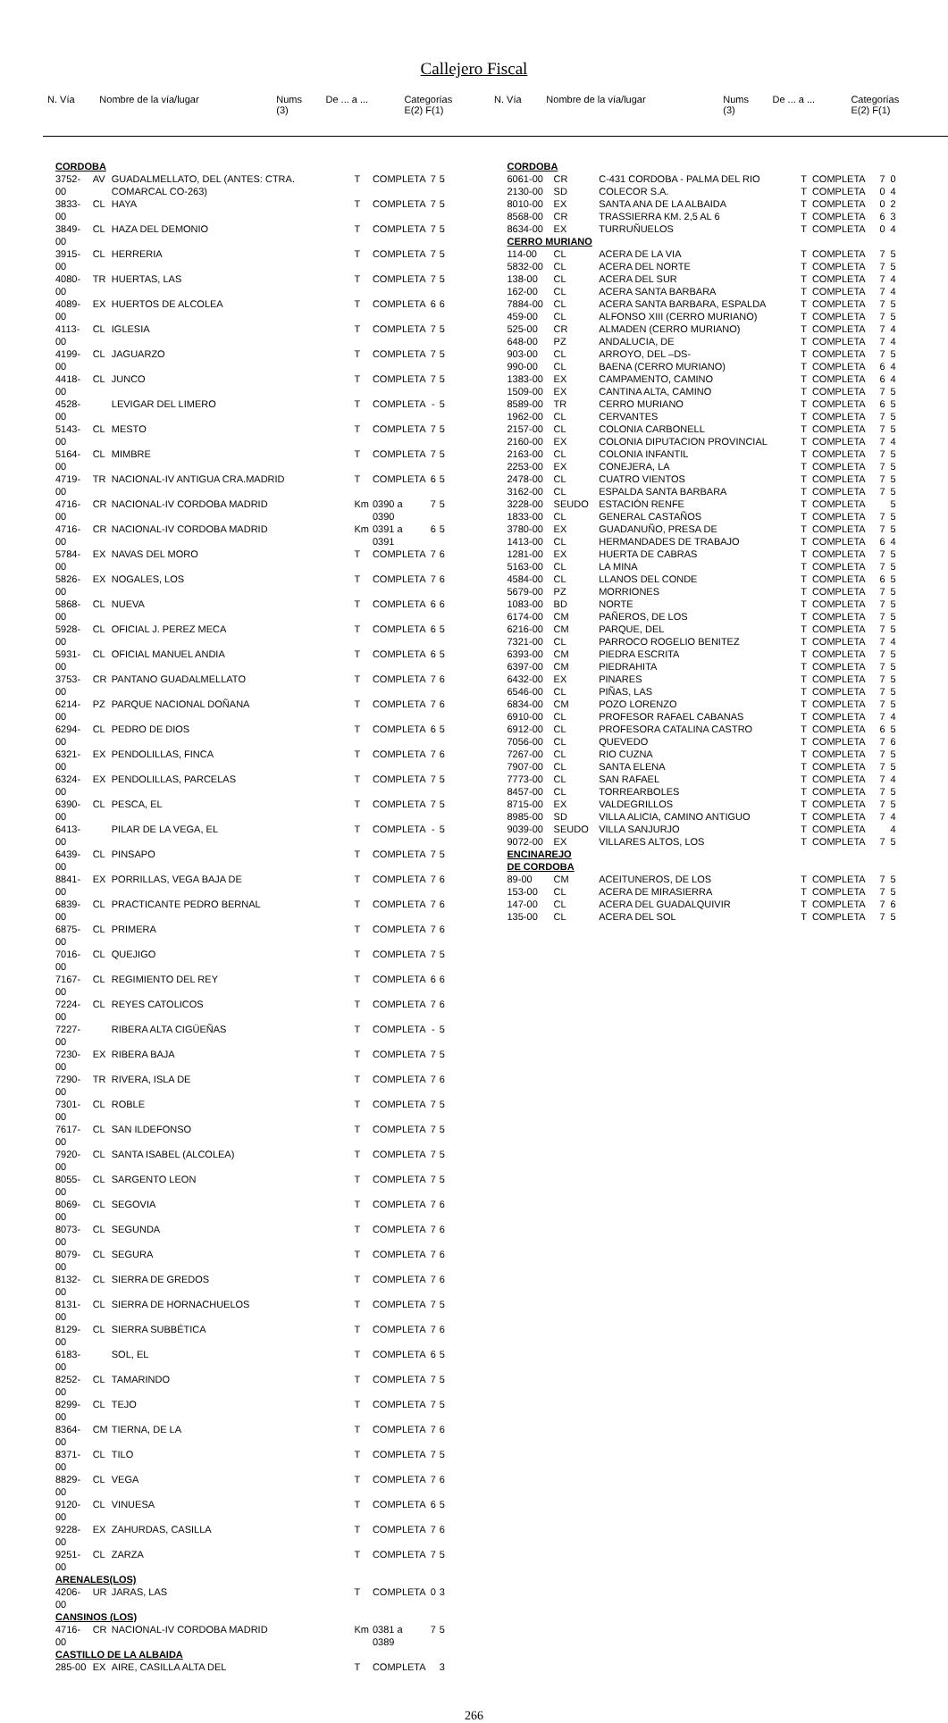Callejero Fiscal
| N. Vía | Nombre de la vía/lugar | Nums (3) | De ... a ... | Categorías E(2) F(1) |
| N. Vía | Nombre de la vía/lugar | Nums (3) | De ... a ... | Categorías E(2) F(1) |
| CORDOBA | | | | | | |
| 3752-00 | AV | GUADALMELLATO, DEL (ANTES: CTRA. COMARCAL CO-263) | T | COMPLETA | 7 | 5 |
| 3833-00 | CL | HAYA | T | COMPLETA | 7 | 5 |
| 3849-00 | CL | HAZA DEL DEMONIO | T | COMPLETA | 7 | 5 |
| 3915-00 | CL | HERRERIA | T | COMPLETA | 7 | 5 |
| 4080-00 | TR | HUERTAS, LAS | T | COMPLETA | 7 | 5 |
| 4089-00 | EX | HUERTOS DE ALCOLEA | T | COMPLETA | 6 | 6 |
| 4113-00 | CL | IGLESIA | T | COMPLETA | 7 | 5 |
| 4199-00 | CL | JAGUARZO | T | COMPLETA | 7 | 5 |
| 4418-00 | CL | JUNCO | T | COMPLETA | 7 | 5 |
| 4528-00 | | LEVIGAR DEL LIMERO | T | COMPLETA | - | 5 |
| 5143-00 | CL | MESTO | T | COMPLETA | 7 | 5 |
| 5164-00 | CL | MIMBRE | T | COMPLETA | 7 | 5 |
| 4719-00 | TR | NACIONAL-IV ANTIGUA CRA.MADRID | T | COMPLETA | 6 | 5 |
| 4716-00 | CR | NACIONAL-IV CORDOBA MADRID | Km | 0390 a 0390 | 7 | 5 |
| 4716-00 | CR | NACIONAL-IV CORDOBA MADRID | Km | 0391 a 0391 | 6 | 5 |
| 5784-00 | EX | NAVAS DEL MORO | T | COMPLETA | 7 | 6 |
| 5826-00 | EX | NOGALES, LOS | T | COMPLETA | 7 | 6 |
| 5868-00 | CL | NUEVA | T | COMPLETA | 6 | 6 |
| 5928-00 | CL | OFICIAL J. PEREZ MECA | T | COMPLETA | 6 | 5 |
| 5931-00 | CL | OFICIAL MANUEL ANDIA | T | COMPLETA | 6 | 5 |
| 3753-00 | CR | PANTANO GUADALMELLATO | T | COMPLETA | 7 | 6 |
| 6214-00 | PZ | PARQUE NACIONAL DOÑANA | T | COMPLETA | 7 | 6 |
| 6294-00 | CL | PEDRO DE DIOS | T | COMPLETA | 6 | 5 |
| 6321-00 | EX | PENDOLILLAS, FINCA | T | COMPLETA | 7 | 6 |
| 6324-00 | EX | PENDOLILLAS, PARCELAS | T | COMPLETA | 7 | 5 |
| 6390-00 | CL | PESCA, EL | T | COMPLETA | 7 | 5 |
| 6413-00 | | PILAR DE LA VEGA, EL | T | COMPLETA | - | 5 |
| 6439-00 | CL | PINSAPO | T | COMPLETA | 7 | 5 |
| 8841-00 | EX | PORRILLAS, VEGA BAJA DE | T | COMPLETA | 7 | 6 |
| 6839-00 | CL | PRACTICANTE PEDRO BERNAL | T | COMPLETA | 7 | 6 |
| 6875-00 | CL | PRIMERA | T | COMPLETA | 7 | 6 |
| 7016-00 | CL | QUEJIGO | T | COMPLETA | 7 | 5 |
| 7167-00 | CL | REGIMIENTO DEL REY | T | COMPLETA | 6 | 6 |
| 7224-00 | CL | REYES CATOLICOS | T | COMPLETA | 7 | 6 |
| 7227-00 | | RIBERA ALTA CIGÜEÑAS | T | COMPLETA | - | 5 |
| 7230-00 | EX | RIBERA BAJA | T | COMPLETA | 7 | 5 |
| 7290-00 | TR | RIVERA, ISLA DE | T | COMPLETA | 7 | 6 |
| 7301-00 | CL | ROBLE | T | COMPLETA | 7 | 5 |
| 7617-00 | CL | SAN ILDEFONSO | T | COMPLETA | 7 | 5 |
| 7920-00 | CL | SANTA ISABEL (ALCOLEA) | T | COMPLETA | 7 | 5 |
| 8055-00 | CL | SARGENTO LEON | T | COMPLETA | 7 | 5 |
| 8069-00 | CL | SEGOVIA | T | COMPLETA | 7 | 6 |
| 8073-00 | CL | SEGUNDA | T | COMPLETA | 7 | 6 |
| 8079-00 | CL | SEGURA | T | COMPLETA | 7 | 6 |
| 8132-00 | CL | SIERRA DE GREDOS | T | COMPLETA | 7 | 6 |
| 8131-00 | CL | SIERRA DE HORNACHUELOS | T | COMPLETA | 7 | 5 |
| 8129-00 | CL | SIERRA SUBBÉTICA | T | COMPLETA | 7 | 6 |
| 6183-00 | | SOL, EL | T | COMPLETA | 6 | 5 |
| 8252-00 | CL | TAMARINDO | T | COMPLETA | 7 | 5 |
| 8299-00 | CL | TEJO | T | COMPLETA | 7 | 5 |
| 8364-00 | CM | TIERNA, DE LA | T | COMPLETA | 7 | 6 |
| 8371-00 | CL | TILO | T | COMPLETA | 7 | 5 |
| 8829-00 | CL | VEGA | T | COMPLETA | 7 | 6 |
| 9120-00 | CL | VINUESA | T | COMPLETA | 6 | 5 |
| 9228-00 | EX | ZAHURDAS, CASILLA | T | COMPLETA | 7 | 6 |
| 9251-00 | CL | ZARZA | T | COMPLETA | 7 | 5 |
| ARENALES(LOS) | | | | | | |
| 4206-00 | UR | JARAS, LAS | T | COMPLETA | 0 | 3 |
| CANSINOS (LOS) | | | | | | |
| 4716-00 | CR | NACIONAL-IV CORDOBA MADRID | Km | 0381 a 0389 | 7 | 5 |
| CASTILLO DE LA ALBAIDA | | | | | | |
| 285-00 | EX | AIRE, CASILLA ALTA DEL | T | COMPLETA | | 3 |
| CORDOBA | | | | | | |
| 6061-00 | CR | C-431 CORDOBA - PALMA DEL RIO | T | COMPLETA | 7 | 0 |
| 2130-00 | SD | COLECOR S.A. | T | COMPLETA | 0 | 4 |
| 8010-00 | EX | SANTA ANA DE LA ALBAIDA | T | COMPLETA | 0 | 2 |
| 8568-00 | CR | TRASSIERRA KM. 2,5 AL 6 | T | COMPLETA | 6 | 3 |
| 8634-00 | EX | TURRUÑUELOS | T | COMPLETA | 0 | 4 |
| CERRO MURIANO | | | | | | |
| 114-00 | CL | ACERA DE LA VIA | T | COMPLETA | 7 | 5 |
| 5832-00 | CL | ACERA DEL NORTE | T | COMPLETA | 7 | 5 |
| 138-00 | CL | ACERA DEL SUR | T | COMPLETA | 7 | 4 |
| 162-00 | CL | ACERA SANTA BARBARA | T | COMPLETA | 7 | 4 |
| 7884-00 | CL | ACERA SANTA BARBARA, ESPALDA | T | COMPLETA | 7 | 5 |
| 459-00 | CL | ALFONSO XIII (CERRO MURIANO) | T | COMPLETA | 7 | 5 |
| 525-00 | CR | ALMADEN (CERRO MURIANO) | T | COMPLETA | 7 | 4 |
| 648-00 | PZ | ANDALUCIA, DE | T | COMPLETA | 7 | 4 |
| 903-00 | CL | ARROYO, DEL –DS- | T | COMPLETA | 7 | 5 |
| 990-00 | CL | BAENA (CERRO MURIANO) | T | COMPLETA | 6 | 4 |
| 1383-00 | EX | CAMPAMENTO, CAMINO | T | COMPLETA | 6 | 4 |
| 1509-00 | EX | CANTINA ALTA, CAMINO | T | COMPLETA | 7 | 5 |
| 8589-00 | TR | CERRO MURIANO | T | COMPLETA | 6 | 5 |
| 1962-00 | CL | CERVANTES | T | COMPLETA | 7 | 5 |
| 2157-00 | CL | COLONIA CARBONELL | T | COMPLETA | 7 | 5 |
| 2160-00 | EX | COLONIA DIPUTACION PROVINCIAL | T | COMPLETA | 7 | 4 |
| 2163-00 | CL | COLONIA INFANTIL | T | COMPLETA | 7 | 5 |
| 2253-00 | EX | CONEJERA, LA | T | COMPLETA | 7 | 5 |
| 2478-00 | CL | CUATRO VIENTOS | T | COMPLETA | 7 | 5 |
| 3162-00 | CL | ESPALDA SANTA BARBARA | T | COMPLETA | 7 | 5 |
| 3228-00 | SEUDO | ESTACIÓN RENFE | T | COMPLETA | | 5 |
| 1833-00 | CL | GENERAL CASTAÑOS | T | COMPLETA | 7 | 5 |
| 3780-00 | EX | GUADANUÑO, PRESA DE | T | COMPLETA | 7 | 5 |
| 1413-00 | CL | HERMANDADES DE TRABAJO | T | COMPLETA | 6 | 4 |
| 1281-00 | EX | HUERTA DE CABRAS | T | COMPLETA | 7 | 5 |
| 5163-00 | CL | LA MINA | T | COMPLETA | 7 | 5 |
| 4584-00 | CL | LLANOS DEL CONDE | T | COMPLETA | 6 | 5 |
| 5679-00 | PZ | MORRIONES | T | COMPLETA | 7 | 5 |
| 1083-00 | BD | NORTE | T | COMPLETA | 7 | 5 |
| 6174-00 | CM | PAÑEROS, DE LOS | T | COMPLETA | 7 | 5 |
| 6216-00 | CM | PARQUE, DEL | T | COMPLETA | 7 | 5 |
| 7321-00 | CL | PARROCO ROGELIO BENITEZ | T | COMPLETA | 7 | 4 |
| 6393-00 | CM | PIEDRA ESCRITA | T | COMPLETA | 7 | 5 |
| 6397-00 | CM | PIEDRAHITA | T | COMPLETA | 7 | 5 |
| 6432-00 | EX | PINARES | T | COMPLETA | 7 | 5 |
| 6546-00 | CL | PIÑAS, LAS | T | COMPLETA | 7 | 5 |
| 6834-00 | CM | POZO LORENZO | T | COMPLETA | 7 | 5 |
| 6910-00 | CL | PROFESOR RAFAEL CABANAS | T | COMPLETA | 7 | 4 |
| 6912-00 | CL | PROFESORA CATALINA CASTRO | T | COMPLETA | 6 | 5 |
| 7056-00 | CL | QUEVEDO | T | COMPLETA | 7 | 6 |
| 7267-00 | CL | RIO CUZNA | T | COMPLETA | 7 | 5 |
| 7907-00 | CL | SANTA ELENA | T | COMPLETA | 7 | 5 |
| 7773-00 | CL | SAN RAFAEL | T | COMPLETA | 7 | 4 |
| 8457-00 | CL | TORREARBOLES | T | COMPLETA | 7 | 5 |
| 8715-00 | EX | VALDEGRILLOS | T | COMPLETA | 7 | 5 |
| 8985-00 | SD | VILLA ALICIA, CAMINO ANTIGUO | T | COMPLETA | 7 | 4 |
| 9039-00 | SEUDO | VILLA SANJURJO | T | COMPLETA | | 4 |
| 9072-00 | EX | VILLARES ALTOS, LOS | T | COMPLETA | 7 | 5 |
| ENCINAREJO DE CORDOBA | | | | | | |
| 89-00 | CM | ACEITUNEROS, DE LOS | T | COMPLETA | 7 | 5 |
| 153-00 | CL | ACERA DE MIRASIERRA | T | COMPLETA | 7 | 5 |
| 147-00 | CL | ACERA DEL GUADALQUIVIR | T | COMPLETA | 7 | 6 |
| 135-00 | CL | ACERA DEL SOL | T | COMPLETA | 7 | 5 |
266